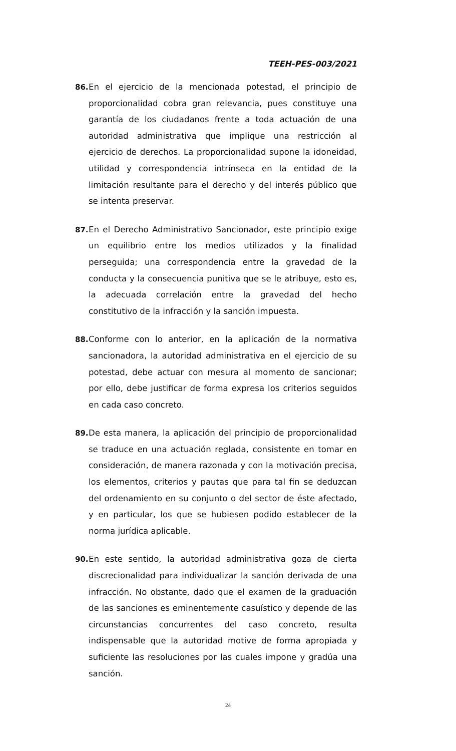TEEH-PES-003/2021
86. En el ejercicio de la mencionada potestad, el principio de proporcionalidad cobra gran relevancia, pues constituye una garantía de los ciudadanos frente a toda actuación de una autoridad administrativa que implique una restricción al ejercicio de derechos. La proporcionalidad supone la idoneidad, utilidad y correspondencia intrínseca en la entidad de la limitación resultante para el derecho y del interés público que se intenta preservar.
87. En el Derecho Administrativo Sancionador, este principio exige un equilibrio entre los medios utilizados y la finalidad perseguida; una correspondencia entre la gravedad de la conducta y la consecuencia punitiva que se le atribuye, esto es, la adecuada correlación entre la gravedad del hecho constitutivo de la infracción y la sanción impuesta.
88. Conforme con lo anterior, en la aplicación de la normativa sancionadora, la autoridad administrativa en el ejercicio de su potestad, debe actuar con mesura al momento de sancionar; por ello, debe justificar de forma expresa los criterios seguidos en cada caso concreto.
89. De esta manera, la aplicación del principio de proporcionalidad se traduce en una actuación reglada, consistente en tomar en consideración, de manera razonada y con la motivación precisa, los elementos, criterios y pautas que para tal fin se deduzcan del ordenamiento en su conjunto o del sector de éste afectado, y en particular, los que se hubiesen podido establecer de la norma jurídica aplicable.
90. En este sentido, la autoridad administrativa goza de cierta discrecionalidad para individualizar la sanción derivada de una infracción. No obstante, dado que el examen de la graduación de las sanciones es eminentemente casuístico y depende de las circunstancias concurrentes del caso concreto, resulta indispensable que la autoridad motive de forma apropiada y suficiente las resoluciones por las cuales impone y gradúa una sanción.
24